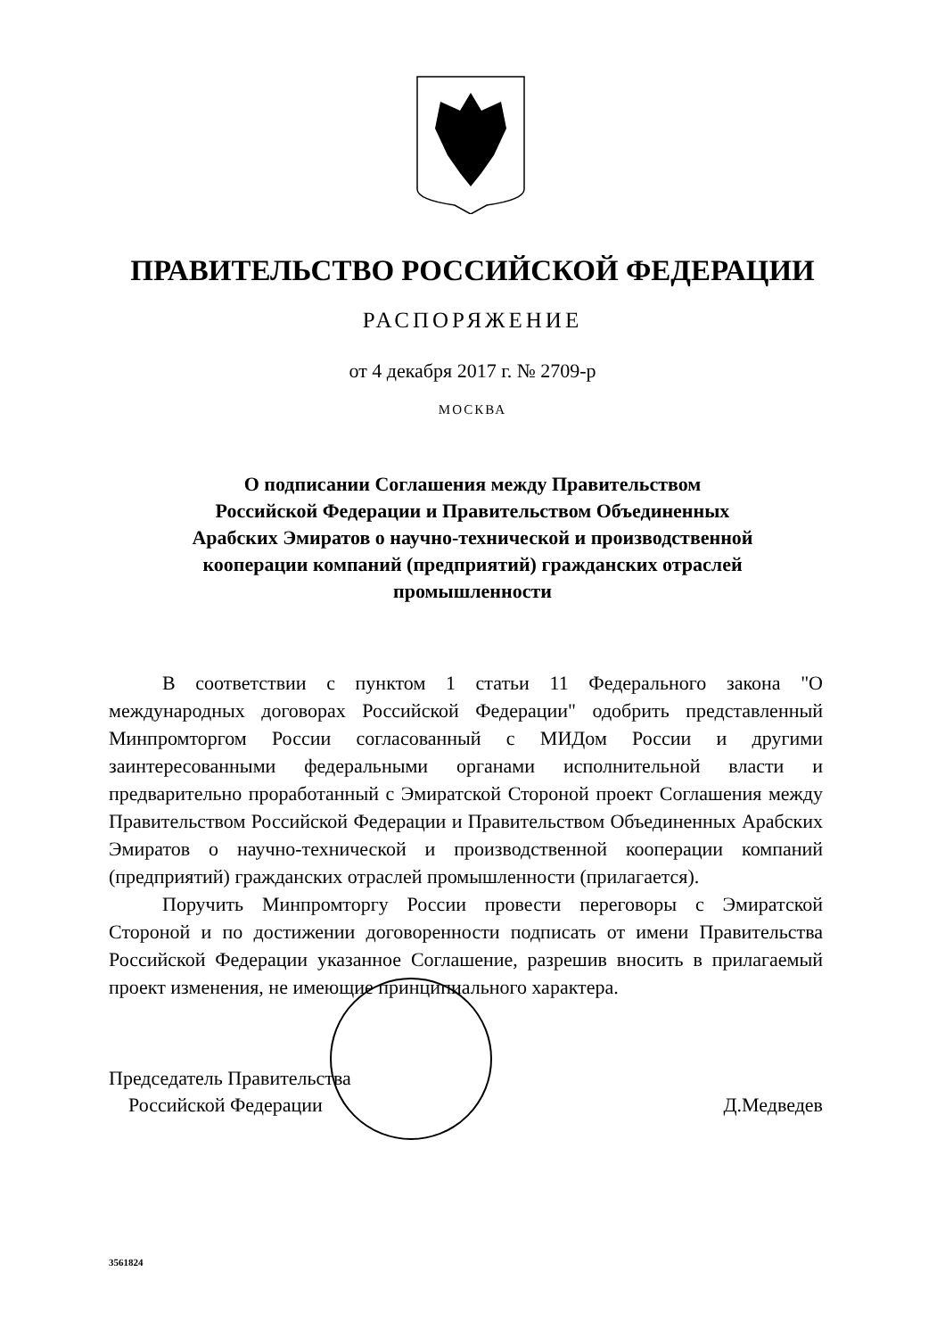ПРАВИТЕЛЬСТВО РОССИЙСКОЙ ФЕДЕРАЦИИ
РАСПОРЯЖЕНИЕ
от 4 декабря 2017 г. № 2709-р
МОСКВА
О подписании Соглашения между Правительством
Российской Федерации и Правительством Объединенных
Арабских Эмиратов о научно-технической и производственной
кооперации компаний (предприятий) гражданских отраслей
промышленности
В соответствии с пунктом 1 статьи 11 Федерального закона "О международных договорах Российской Федерации" одобрить представленный Минпромторгом России согласованный с МИДом России и другими заинтересованными федеральными органами исполнительной власти и предварительно проработанный с Эмиратской Стороной проект Соглашения между Правительством Российской Федерации и Правительством Объединенных Арабских Эмиратов о научно-технической и производственной кооперации компаний (предприятий) гражданских отраслей промышленности (прилагается).
Поручить Минпромторгу России провести переговоры с Эмиратской Стороной и по достижении договоренности подписать от имени Правительства Российской Федерации указанное Соглашение, разрешив вносить в прилагаемый проект изменения, не имеющие принципиального характера.
Председатель Правительства
Российской Федерации
Д.Медведев
3561824